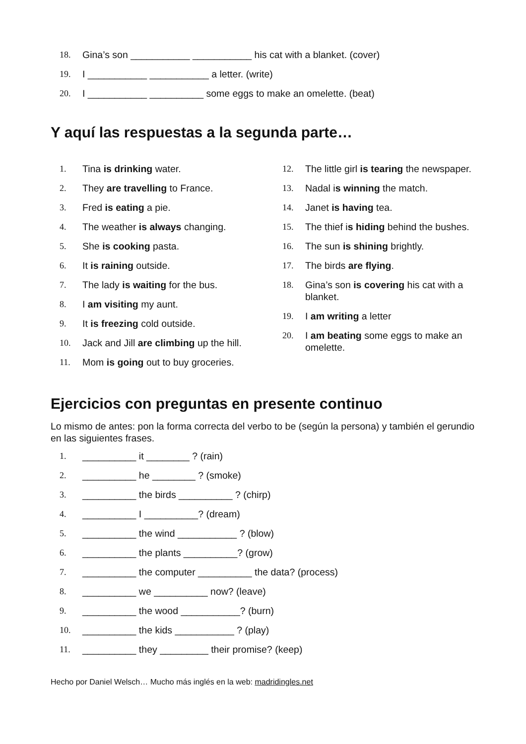18. Gina’s son ___________ ___________ his cat with a blanket. (cover)
19. I ___________ ___________ a letter. (write)
20. I ___________ __________ some eggs to make an omelette. (beat)
Y aquí las respuestas a la segunda parte…
1. Tina is drinking water.
2. They are travelling to France.
3. Fred is eating a pie.
4. The weather is always changing.
5. She is cooking pasta.
6. It is raining outside.
7. The lady is waiting for the bus.
8. I am visiting my aunt.
9. It is freezing cold outside.
10. Jack and Jill are climbing up the hill.
11. Mom is going out to buy groceries.
12. The little girl is tearing the newspaper.
13. Nadal is winning the match.
14. Janet is having tea.
15. The thief is hiding behind the bushes.
16. The sun is shining brightly.
17. The birds are flying.
18. Gina’s son is covering his cat with a blanket.
19. I am writing a letter
20. I am beating some eggs to make an omelette.
Ejercicios con preguntas en presente continuo
Lo mismo de antes: pon la forma correcta del verbo to be (según la persona) y también el gerundio en las siguientes frases.
1. __________ it ________ ? (rain)
2. __________ he ________ ? (smoke)
3. __________ the birds __________ ? (chirp)
4. __________ I __________? (dream)
5. __________ the wind ___________ ? (blow)
6. __________ the plants __________? (grow)
7. __________ the computer __________ the data? (process)
8. __________ we __________ now? (leave)
9. __________ the wood ___________? (burn)
10. __________ the kids ___________ ? (play)
11. __________ they _________ their promise? (keep)
Hecho por Daniel Welsch… Mucho más inglés en la web: madridingles.net